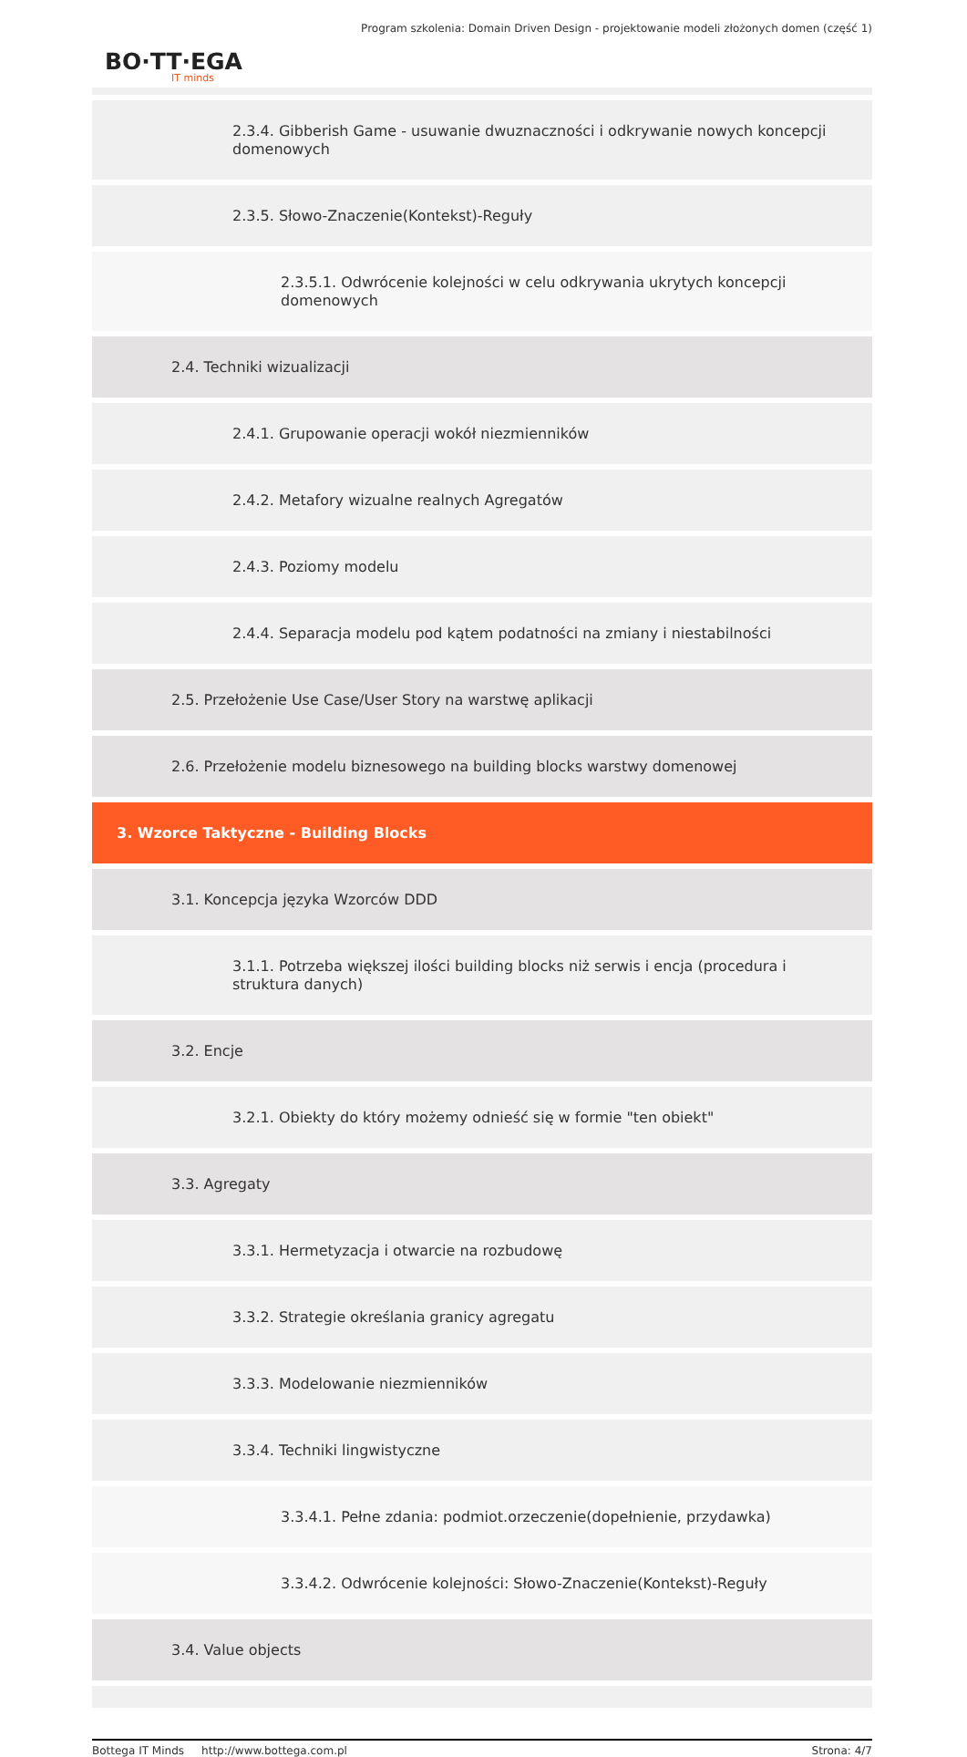Program szkolenia: Domain Driven Design - projektowanie modeli złożonych domen (część 1)
BO·TT·EGA
IT minds
2.3.4. Gibberish Game - usuwanie dwuznaczności i odkrywanie nowych koncepcji domenowych
2.3.5. Słowo-Znaczenie(Kontekst)-Reguły
2.3.5.1. Odwrócenie kolejności w celu odkrywania ukrytych koncepcji domenowych
2.4. Techniki wizualizacji
2.4.1. Grupowanie operacji wokół niezmienników
2.4.2. Metafory wizualne realnych Agregatów
2.4.3. Poziomy modelu
2.4.4. Separacja modelu pod kątem podatności na zmiany i niestabilności
2.5. Przełożenie Use Case/User Story na warstwę aplikacji
2.6. Przełożenie modelu biznesowego na building blocks warstwy domenowej
3. Wzorce Taktyczne - Building Blocks
3.1. Koncepcja języka Wzorców DDD
3.1.1. Potrzeba większej ilości building blocks niż serwis i encja (procedura i struktura danych)
3.2. Encje
3.2.1. Obiekty do który możemy odnieść się w formie "ten obiekt"
3.3. Agregaty
3.3.1. Hermetyzacja i otwarcie na rozbudowę
3.3.2. Strategie określania granicy agregatu
3.3.3. Modelowanie niezmienników
3.3.4. Techniki lingwistyczne
3.3.4.1. Pełne zdania: podmiot.orzeczenie(dopełnienie, przydawka)
3.3.4.2. Odwrócenie kolejności: Słowo-Znaczenie(Kontekst)-Reguły
3.4. Value objects
Bottega IT Minds http://www.bottega.com.pl Strona: 4/7